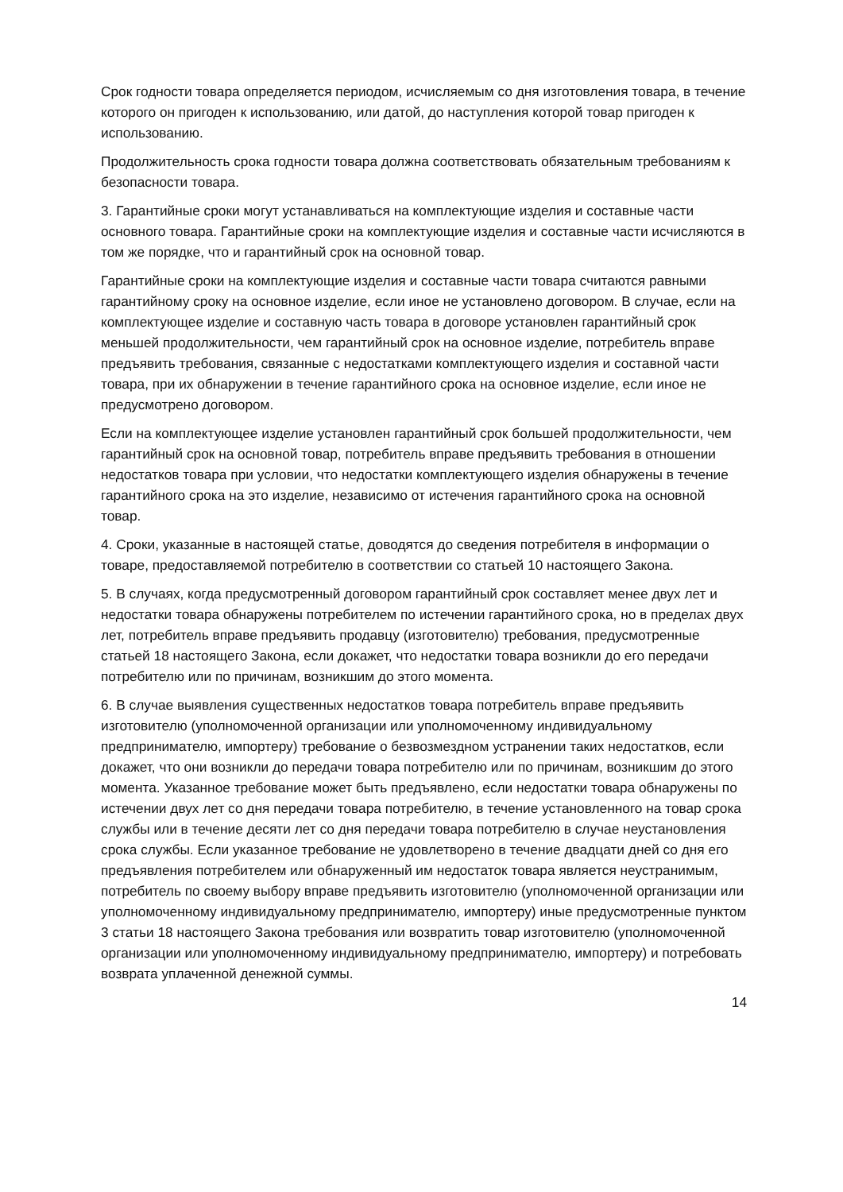Срок годности товара определяется периодом, исчисляемым со дня изготовления товара, в течение которого он пригоден к использованию, или датой, до наступления которой товар пригоден к использованию.
Продолжительность срока годности товара должна соответствовать обязательным требованиям к безопасности товара.
3. Гарантийные сроки могут устанавливаться на комплектующие изделия и составные части основного товара. Гарантийные сроки на комплектующие изделия и составные части исчисляются в том же порядке, что и гарантийный срок на основной товар.
Гарантийные сроки на комплектующие изделия и составные части товара считаются равными гарантийному сроку на основное изделие, если иное не установлено договором. В случае, если на комплектующее изделие и составную часть товара в договоре установлен гарантийный срок меньшей продолжительности, чем гарантийный срок на основное изделие, потребитель вправе предъявить требования, связанные с недостатками комплектующего изделия и составной части товара, при их обнаружении в течение гарантийного срока на основное изделие, если иное не предусмотрено договором.
Если на комплектующее изделие установлен гарантийный срок большей продолжительности, чем гарантийный срок на основной товар, потребитель вправе предъявить требования в отношении недостатков товара при условии, что недостатки комплектующего изделия обнаружены в течение гарантийного срока на это изделие, независимо от истечения гарантийного срока на основной товар.
4. Сроки, указанные в настоящей статье, доводятся до сведения потребителя в информации о товаре, предоставляемой потребителю в соответствии со статьей 10 настоящего Закона.
5. В случаях, когда предусмотренный договором гарантийный срок составляет менее двух лет и недостатки товара обнаружены потребителем по истечении гарантийного срока, но в пределах двух лет, потребитель вправе предъявить продавцу (изготовителю) требования, предусмотренные статьей 18 настоящего Закона, если докажет, что недостатки товара возникли до его передачи потребителю или по причинам, возникшим до этого момента.
6. В случае выявления существенных недостатков товара потребитель вправе предъявить изготовителю (уполномоченной организации или уполномоченному индивидуальному предпринимателю, импортеру) требование о безвозмездном устранении таких недостатков, если докажет, что они возникли до передачи товара потребителю или по причинам, возникшим до этого момента. Указанное требование может быть предъявлено, если недостатки товара обнаружены по истечении двух лет со дня передачи товара потребителю, в течение установленного на товар срока службы или в течение десяти лет со дня передачи товара потребителю в случае неустановления срока службы. Если указанное требование не удовлетворено в течение двадцати дней со дня его предъявления потребителем или обнаруженный им недостаток товара является неустранимым, потребитель по своему выбору вправе предъявить изготовителю (уполномоченной организации или уполномоченному индивидуальному предпринимателю, импортеру) иные предусмотренные пунктом 3 статьи 18 настоящего Закона требования или возвратить товар изготовителю (уполномоченной организации или уполномоченному индивидуальному предпринимателю, импортеру) и потребовать возврата уплаченной денежной суммы.
14